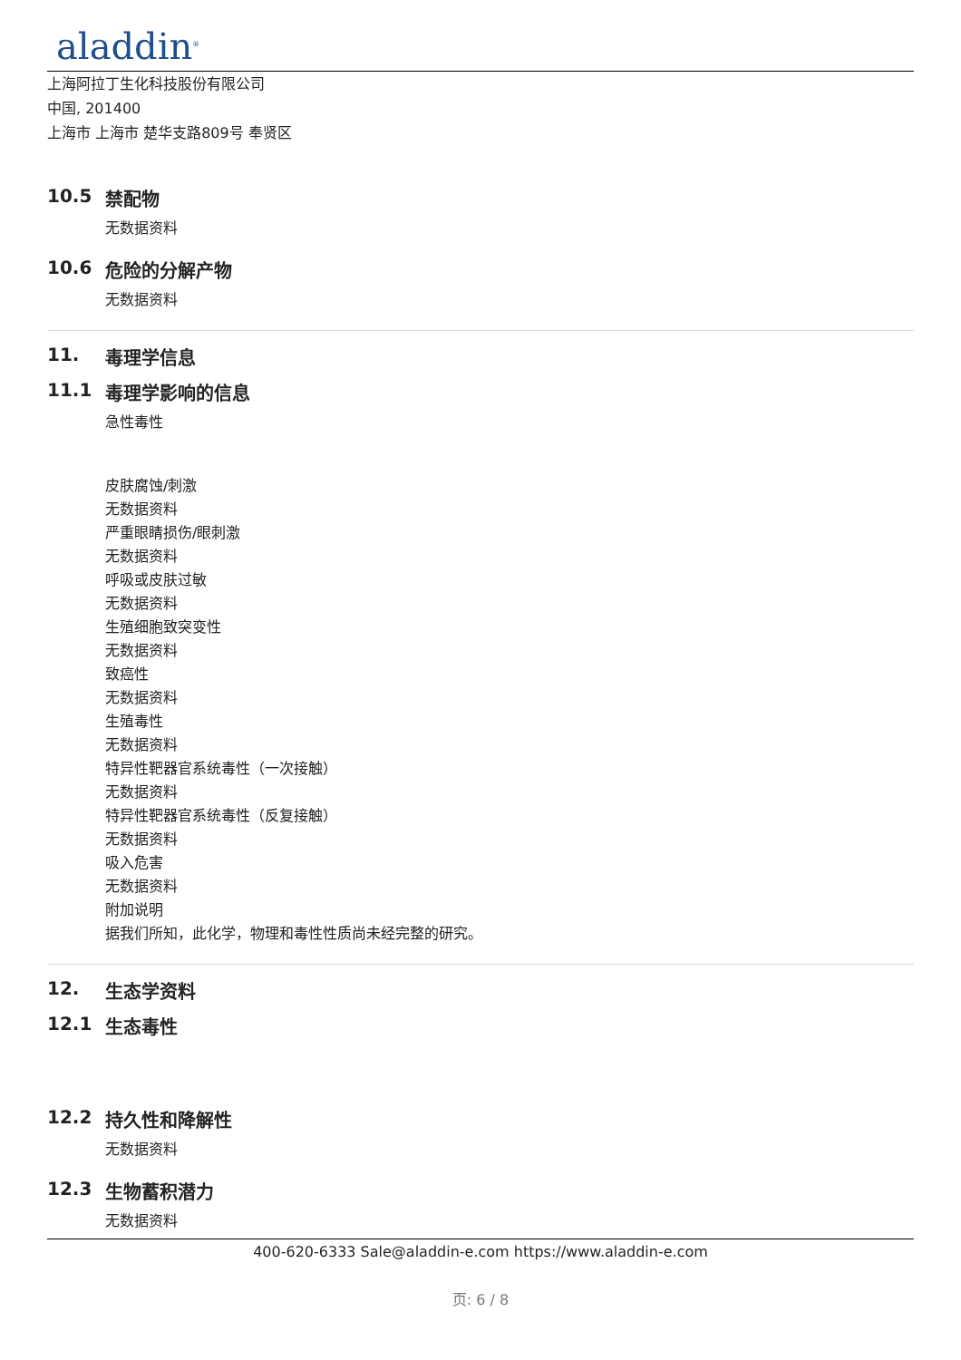aladdin<sup>®</sup>
上海阿拉丁生化科技股份有限公司
中国, 201400
上海市 上海市 楚华支路809号 奉贤区
10.5 禁配物
无数据资料
10.6 危险的分解产物
无数据资料
11. 毒理学信息
11.1 毒理学影响的信息
急性毒性
皮肤腐蚀/刺激
无数据资料
严重眼睛损伤/眼刺激
无数据资料
呼吸或皮肤过敏
无数据资料
生殖细胞致突变性
无数据资料
致癌性
无数据资料
生殖毒性
无数据资料
特异性靶器官系统毒性（一次接触）
无数据资料
特异性靶器官系统毒性（反复接触）
无数据资料
吸入危害
无数据资料
附加说明
据我们所知，此化学，物理和毒性性质尚未经完整的研究。
12. 生态学资料
12.1 生态毒性
12.2 持久性和降解性
无数据资料
12.3 生物蓄积潜力
无数据资料
400-620-6333 Sale@aladdin-e.com https://www.aladdin-e.com
页: 6 / 8